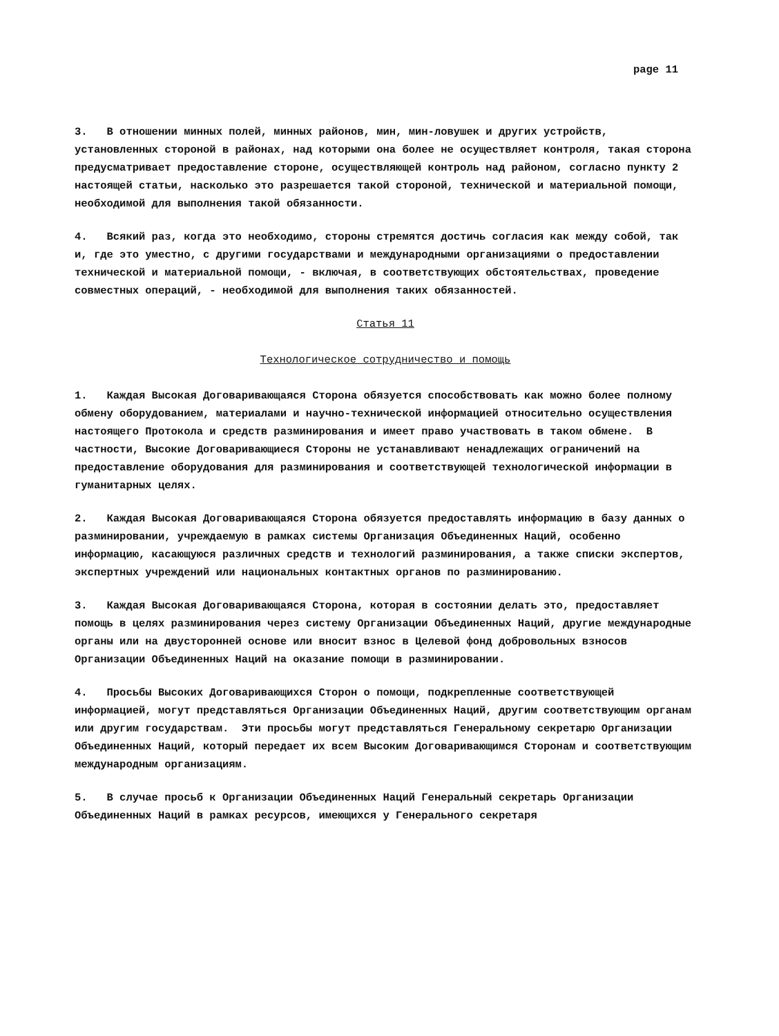page 11
3. В отношении минных полей, минных районов, мин, мин-ловушек и других устройств, установленных стороной в районах, над которыми она более не осуществляет контроля, такая сторона предусматривает предоставление стороне, осуществляющей контроль над районом, согласно пункту 2 настоящей статьи, насколько это разрешается такой стороной, технической и материальной помощи, необходимой для выполнения такой обязанности.
4. Всякий раз, когда это необходимо, стороны стремятся достичь согласия как между собой, так и, где это уместно, с другими государствами и международными организациями о предоставлении технической и материальной помощи, - включая, в соответствующих обстоятельствах, проведение совместных операций, - необходимой для выполнения таких обязанностей.
Статья 11
Технологическое сотрудничество и помощь
1. Каждая Высокая Договаривающаяся Сторона обязуется способствовать как можно более полному обмену оборудованием, материалами и научно-технической информацией относительно осуществления настоящего Протокола и средств разминирования и имеет право участвовать в таком обмене. В частности, Высокие Договаривающиеся Стороны не устанавливают ненадлежащих ограничений на предоставление оборудования для разминирования и соответствующей технологической информации в гуманитарных целях.
2. Каждая Высокая Договаривающаяся Сторона обязуется предоставлять информацию в базу данных о разминировании, учреждаемую в рамках системы Организация Объединенных Наций, особенно информацию, касающуюся различных средств и технологий разминирования, а также списки экспертов, экспертных учреждений или национальных контактных органов по разминированию.
3. Каждая Высокая Договаривающаяся Сторона, которая в состоянии делать это, предоставляет помощь в целях разминирования через систему Организации Объединенных Наций, другие международные органы или на двусторонней основе или вносит взнос в Целевой фонд добровольных взносов Организации Объединенных Наций на оказание помощи в разминировании.
4. Просьбы Высоких Договаривающихся Сторон о помощи, подкрепленные соответствующей информацией, могут представляться Организации Объединенных Наций, другим соответствующим органам или другим государствам. Эти просьбы могут представляться Генеральному секретарю Организации Объединенных Наций, который передает их всем Высоким Договаривающимся Сторонам и соответствующим международным организациям.
5. В случае просьб к Организации Объединенных Наций Генеральный секретарь Организации Объединенных Наций в рамках ресурсов, имеющихся у Генерального секретаря